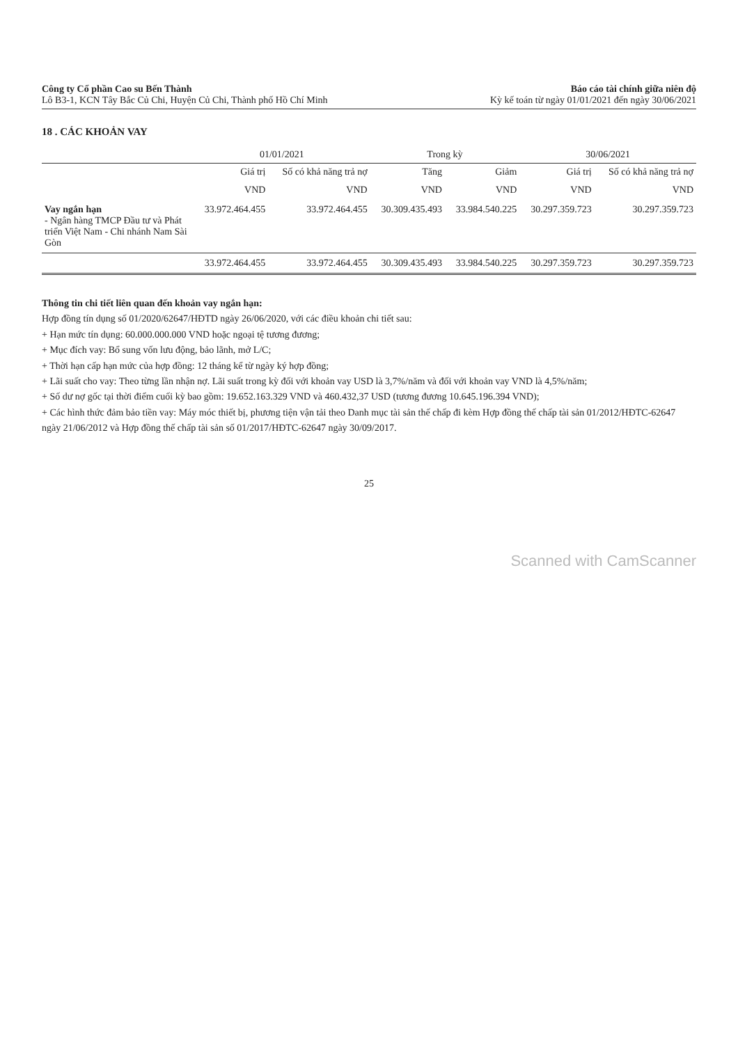Công ty Cổ phần Cao su Bến Thành
Lô B3-1, KCN Tây Bắc Củ Chi, Huyện Củ Chi, Thành phố Hồ Chí Minh
Báo cáo tài chính giữa niên độ
Kỳ kế toán từ ngày 01/01/2021 đến ngày 30/06/2021
18 . CÁC KHOẢN VAY
| | 01/01/2021 | | Trong kỳ | | 30/06/2021 | |
| --- | --- | --- | --- | --- | --- | --- |
| | Giá trị | Số có khả năng trả nợ | Tăng | Giảm | Giá trị | Số có khả năng trả nợ |
| | VND | VND | VND | VND | VND | VND |
| Vay ngắn hạn - Ngân hàng TMCP Đầu tư và Phát triển Việt Nam - Chi nhánh Nam Sài Gòn | 33.972.464.455 | 33.972.464.455 | 30.309.435.493 | 33.984.540.225 | 30.297.359.723 | 30.297.359.723 |
| | 33.972.464.455 | 33.972.464.455 | 30.309.435.493 | 33.984.540.225 | 30.297.359.723 | 30.297.359.723 |
Thông tin chi tiết liên quan đến khoản vay ngắn hạn:
Hợp đồng tín dụng số 01/2020/62647/HĐTD ngày 26/06/2020, với các điều khoản chi tiết sau:
+ Hạn mức tín dụng: 60.000.000.000 VND hoặc ngoại tệ tương đương;
+ Mục đích vay: Bổ sung vốn lưu động, bảo lãnh, mở L/C;
+ Thời hạn cấp hạn mức của hợp đồng: 12 tháng kể từ ngày ký hợp đồng;
+ Lãi suất cho vay: Theo từng lần nhận nợ. Lãi suất trong kỳ đối với khoản vay USD là 3,7%/năm và đối với khoản vay VND là 4,5%/năm;
+ Số dư nợ gốc tại thời điểm cuối kỳ bao gồm: 19.652.163.329 VND và 460.432,37 USD (tương đương 10.645.196.394 VND);
+ Các hình thức đảm bảo tiền vay: Máy móc thiết bị, phương tiện vận tải theo Danh mục tài sản thế chấp đi kèm Hợp đồng thế chấp tài sản 01/2012/HĐTC-62647 ngày 21/06/2012 và Hợp đồng thế chấp tài sản số 01/2017/HĐTC-62647 ngày 30/09/2017.
25
Scanned with CamScanner